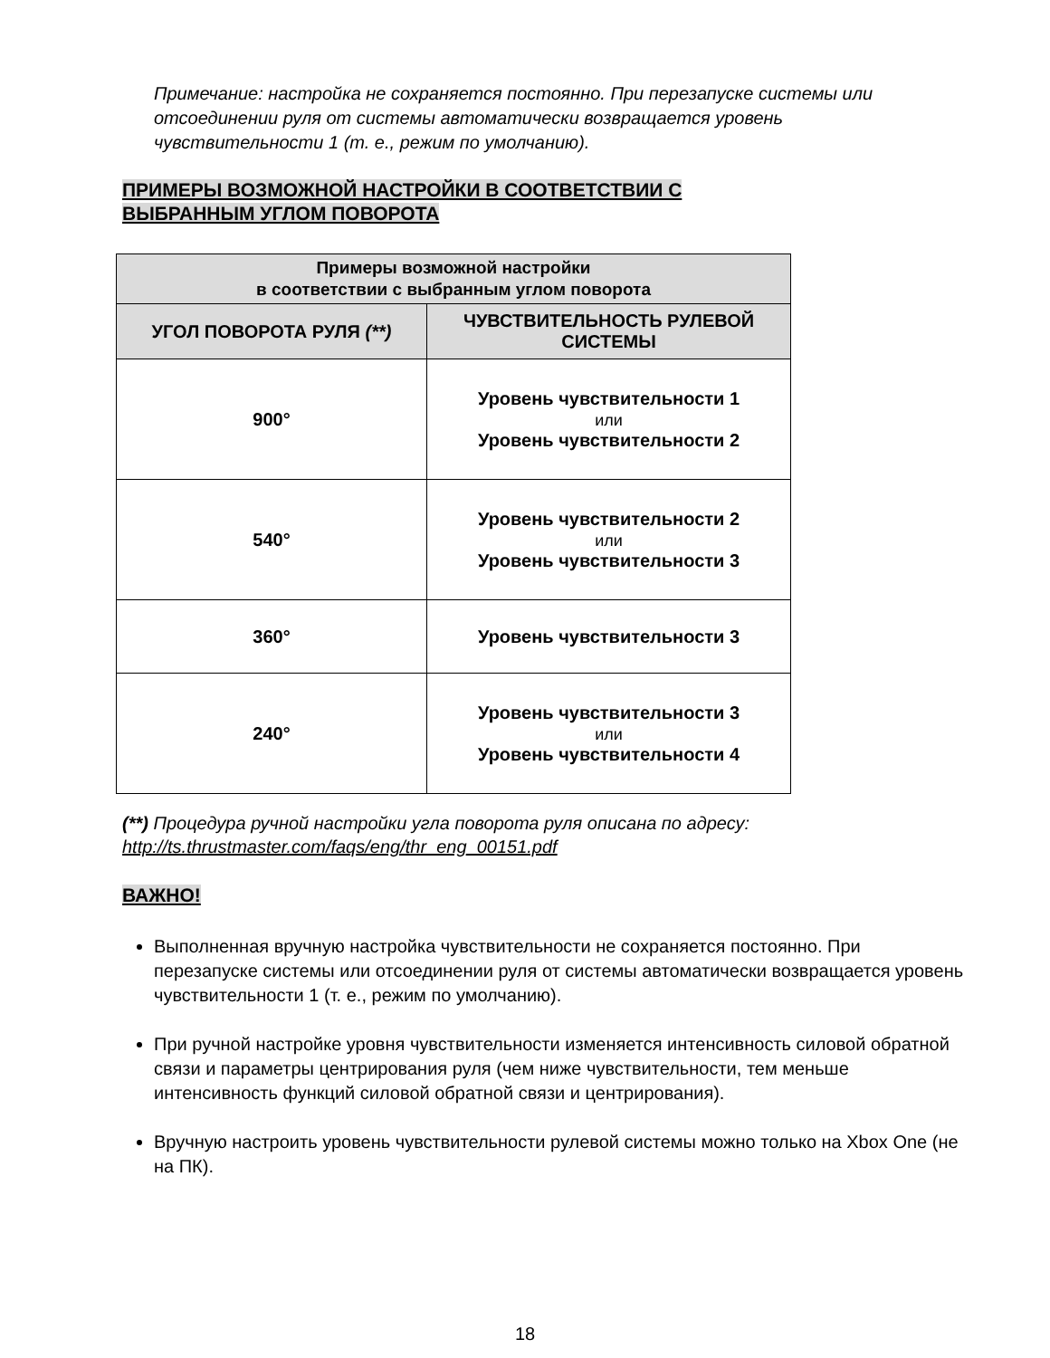Примечание: настройка не сохраняется постоянно. При перезапуске системы или отсоединении руля от системы автоматически возвращается уровень чувствительности 1 (т. е., режим по умолчанию).
ПРИМЕРЫ ВОЗМОЖНОЙ НАСТРОЙКИ В СООТВЕТСТВИИ С
ВЫБРАННЫМ УГЛОМ ПОВОРОТА
| Примеры возможной настройки в соответствии с выбранным углом поворота | |
| --- | --- |
| УГОЛ ПОВОРОТА РУЛЯ (**) | ЧУВСТВИТЕЛЬНОСТЬ РУЛЕВОЙ СИСТЕМЫ |
| 900° | Уровень чувствительности 1 или Уровень чувствительности 2 |
| 540° | Уровень чувствительности 2 или Уровень чувствительности 3 |
| 360° | Уровень чувствительности 3 |
| 240° | Уровень чувствительности 3 или Уровень чувствительности 4 |
(**) Процедура ручной настройки угла поворота руля описана по адресу:
http://ts.thrustmaster.com/faqs/eng/thr_eng_00151.pdf
ВАЖНО!
Выполненная вручную настройка чувствительности не сохраняется постоянно. При перезапуске системы или отсоединении руля от системы автоматически возвращается уровень чувствительности 1 (т. е., режим по умолчанию).
При ручной настройке уровня чувствительности изменяется интенсивность силовой обратной связи и параметры центрирования руля (чем ниже чувствительности, тем меньше интенсивность функций силовой обратной связи и центрирования).
Вручную настроить уровень чувствительности рулевой системы можно только на Xbox One (не на ПК).
18